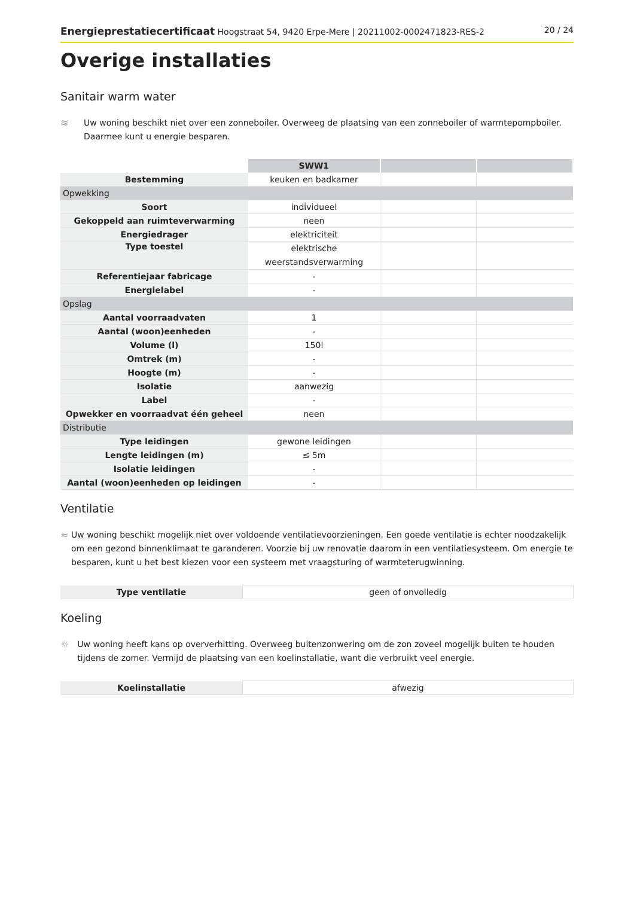Energieprestatiecertificaat Hoogstraat 54, 9420 Erpe-Mere | 20211002-0002471823-RES-2 20 / 24
Overige installaties
Sanitair warm water
≋ Uw woning beschikt niet over een zonneboiler. Overweeg de plaatsing van een zonneboiler of warmtepompboiler. Daarmee kunt u energie besparen.
| | SWW1 | | |
| Bestemming | keuken en badkamer | | |
| Opwekking | | | |
| Soort | individueel | | |
| Gekoppeld aan ruimteverwarming | neen | | |
| Energiedrager | elektriciteit | | |
| Type toestel | elektrische weerstandsverwarming | | |
| Referentiejaar fabricage | - | | |
| Energielabel | - | | |
| Opslag | | | |
| Aantal voorraadvaten | 1 | | |
| Aantal (woon)eenheden | - | | |
| Volume (l) | 150l | | |
| Omtrek (m) | - | | |
| Hoogte (m) | - | | |
| Isolatie | aanwezig | | |
| Label | - | | |
| Opwekker en voorraadvat één geheel | neen | | |
| Distributie | | | |
| Type leidingen | gewone leidingen | | |
| Lengte leidingen (m) | ≤ 5m | | |
| Isolatie leidingen | - | | |
| Aantal (woon)eenheden op leidingen | - | | |
Ventilatie
≈ Uw woning beschikt mogelijk niet over voldoende ventilatievoorzieningen. Een goede ventilatie is echter noodzakelijk om een gezond binnenklimaat te garanderen. Voorzie bij uw renovatie daarom in een ventilatiesysteem. Om energie te besparen, kunt u het best kiezen voor een systeem met vraagsturing of warmteterugwinning.
| Type ventilatie | geen of onvolledig |
Koeling
☼ Uw woning heeft kans op oververhitting. Overweeg buitenzonwering om de zon zoveel mogelijk buiten te houden tijdens de zomer. Vermijd de plaatsing van een koelinstallatie, want die verbruikt veel energie.
| Koelinstallatie | afwezig |